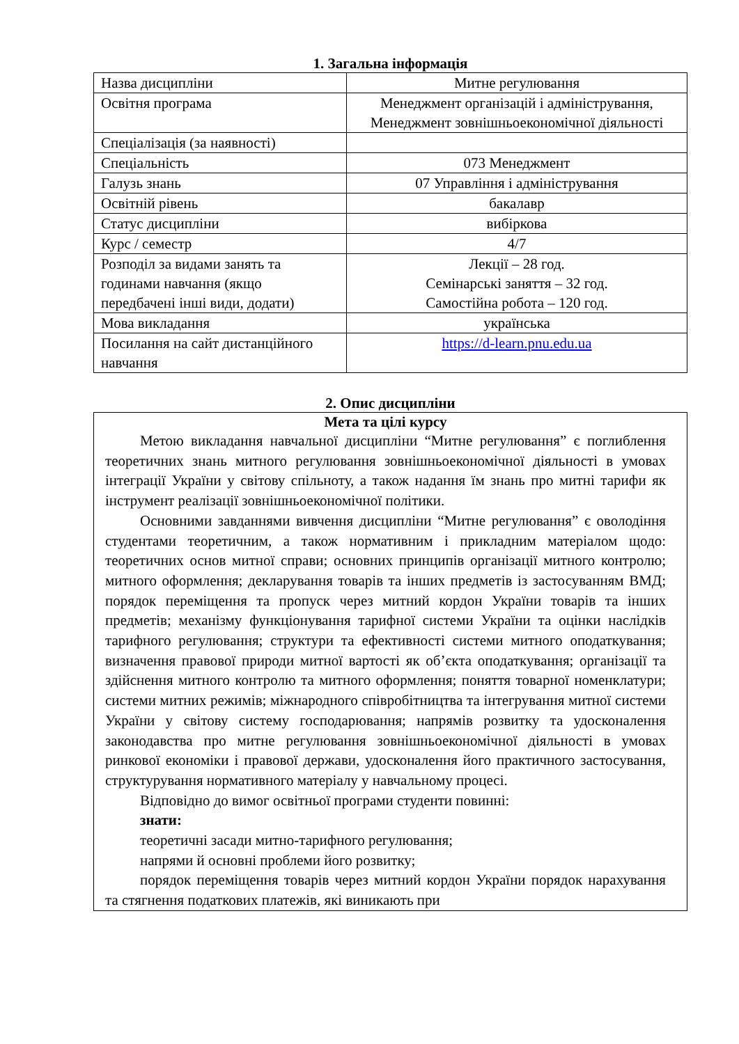1. Загальна інформація
| Назва дисципліни | Митне регулювання |
| Освітня програма | Менеджмент організацій і адміністрування, Менеджмент зовнішньоекономічної діяльності |
| Спеціалізація (за наявності) | |
| Спеціальність | 073 Менеджмент |
| Галузь знань | 07 Управління і адміністрування |
| Освітній рівень | бакалавр |
| Статус дисципліни | вибіркова |
| Курс / семестр | 4/7 |
| Розподіл за видами занять та годинами навчання (якщо передбачені інші види, додати) | Лекції – 28 год. Семінарські заняття – 32 год. Самостійна робота – 120 год. |
| Мова викладання | українська |
| Посилання на сайт дистанційного навчання | https://d-learn.pnu.edu.ua |
2. Опис дисципліни
Мета та цілі курсу
Метою викладання навчальної дисципліни “Митне регулювання” є поглиблення теоретичних знань митного регулювання зовнішньоекономічної діяльності в умовах інтеграції України у світову спільноту, а також надання їм знань про митні тарифи як інструмент реалізації зовнішньоекономічної політики.
Основними завданнями вивчення дисципліни “Митне регулювання” є оволодіння студентами теоретичним, а також нормативним і прикладним матеріалом щодо: теоретичних основ митної справи; основних принципів організації митного контролю; митного оформлення; декларування товарів та інших предметів із застосуванням ВМД; порядок переміщення та пропуск через митний кордон України товарів та інших предметів; механізму функціонування тарифної системи України та оцінки наслідків тарифного регулювання; структури та ефективності системи митного оподаткування; визначення правової природи митної вартості як об’єкта оподаткування; організації та здійснення митного контролю та митного оформлення; поняття товарної номенклатури; системи митних режимів; міжнародного співробітництва та інтегрування митної системи України у світову систему господарювання; напрямів розвитку та удосконалення законодавства про митне регулювання зовнішньоекономічної діяльності в умовах ринкової економіки і правової держави, удосконалення його практичного застосування, структурування нормативного матеріалу у навчальному процесі.
Відповідно до вимог освітньої програми студенти повинні:
знати:
теоретичні засади митно-тарифного регулювання;
напрями й основні проблеми його розвитку;
порядок переміщення товарів через митний кордон України порядок нарахування та стягнення податкових платежів, які виникають при